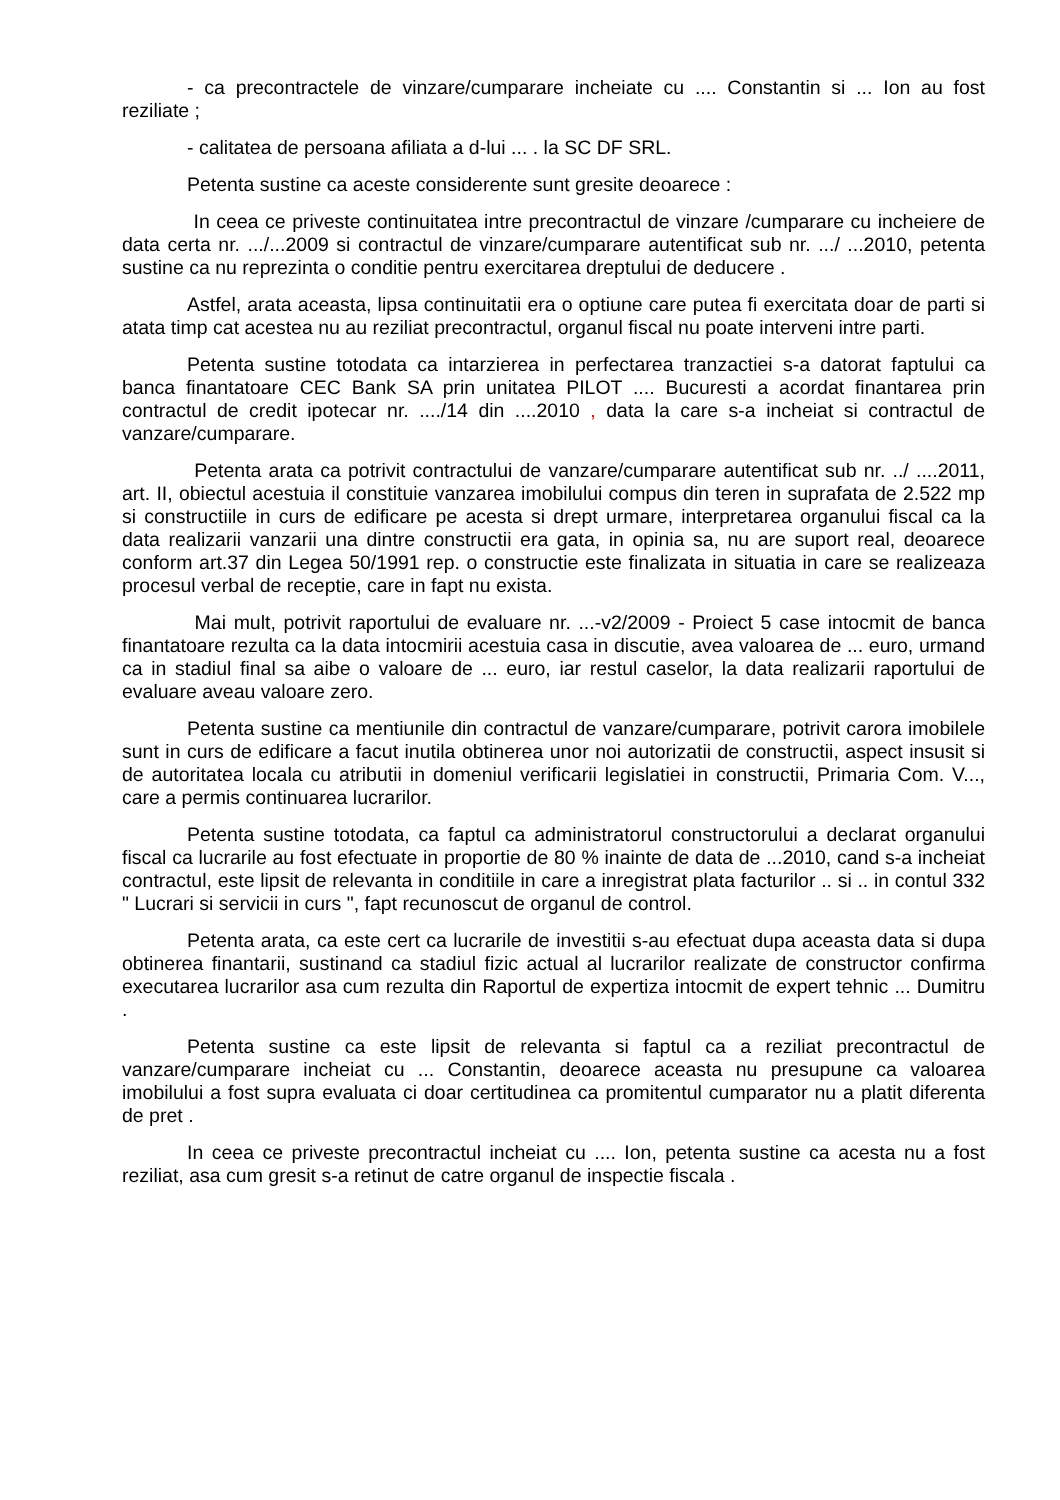- ca precontractele de vinzare/cumparare incheiate cu .... Constantin si ... Ion au fost reziliate ;
- calitatea de persoana afiliata a d-lui ... . la SC DF SRL.
Petenta sustine ca aceste considerente sunt gresite deoarece :
In ceea ce priveste continuitatea intre precontractul de vinzare /cumparare cu incheiere de data certa nr. .../...2009 si contractul de vinzare/cumparare autentificat sub nr. .../ ...2010, petenta sustine ca nu reprezinta o conditie pentru exercitarea dreptului de deducere .
Astfel, arata aceasta, lipsa continuitatii era o optiune care putea fi exercitata doar de parti si atata timp cat acestea nu au reziliat precontractul, organul fiscal nu poate interveni intre parti.
Petenta sustine totodata ca intarzierea in perfectarea tranzactiei s-a datorat faptului ca banca finantatoare CEC Bank SA prin unitatea PILOT .... Bucuresti a acordat finantarea prin contractul de credit ipotecar nr. ..../14 din ....2010 , data la care s-a incheiat si contractul de vanzare/cumparare.
Petenta arata ca potrivit contractului de vanzare/cumparare autentificat sub nr. ../ ....2011, art. II, obiectul acestuia il constituie vanzarea imobilului compus din teren in suprafata de 2.522 mp si constructiile in curs de edificare pe acesta si drept urmare, interpretarea organului fiscal ca la data realizarii vanzarii una dintre constructii era gata, in opinia sa, nu are suport real, deoarece conform art.37 din Legea 50/1991 rep. o constructie este finalizata in situatia in care se realizeaza procesul verbal de receptie, care in fapt nu exista.
Mai mult, potrivit raportului de evaluare nr. ...-v2/2009 - Proiect 5 case intocmit de banca finantatoare rezulta ca la data intocmirii acestuia casa in discutie, avea valoarea de ... euro, urmand ca in stadiul final sa aibe o valoare de ... euro, iar restul caselor, la data realizarii raportului de evaluare aveau valoare zero.
Petenta sustine ca mentiunile din contractul de vanzare/cumparare, potrivit carora imobilele sunt in curs de edificare a facut inutila obtinerea unor noi autorizatii de constructii, aspect insusit si de autoritatea locala cu atributii in domeniul verificarii legislatiei in constructii, Primaria Com. V..., care a permis continuarea lucrarilor.
Petenta sustine totodata, ca faptul ca administratorul constructorului a declarat organului fiscal ca lucrarile au fost efectuate in proportie de 80 % inainte de data de ...2010, cand s-a incheiat contractul, este lipsit de relevanta in conditiile in care a inregistrat plata facturilor .. si .. in contul 332 " Lucrari si servicii in curs ", fapt recunoscut de organul de control.
Petenta arata, ca este cert ca lucrarile de investitii s-au efectuat dupa aceasta data si dupa obtinerea finantarii, sustinand ca stadiul fizic actual al lucrarilor realizate de constructor confirma executarea lucrarilor asa cum rezulta din Raportul de expertiza intocmit de expert tehnic ... Dumitru .
Petenta sustine ca este lipsit de relevanta si faptul ca a reziliat precontractul de vanzare/cumparare incheiat cu ... Constantin, deoarece aceasta nu presupune ca valoarea imobilului a fost supra evaluata ci doar certitudinea ca promitentul cumparator nu a platit diferenta de pret .
In ceea ce priveste precontractul incheiat cu .... Ion, petenta sustine ca acesta nu a fost reziliat, asa cum gresit s-a retinut de catre organul de inspectie fiscala .